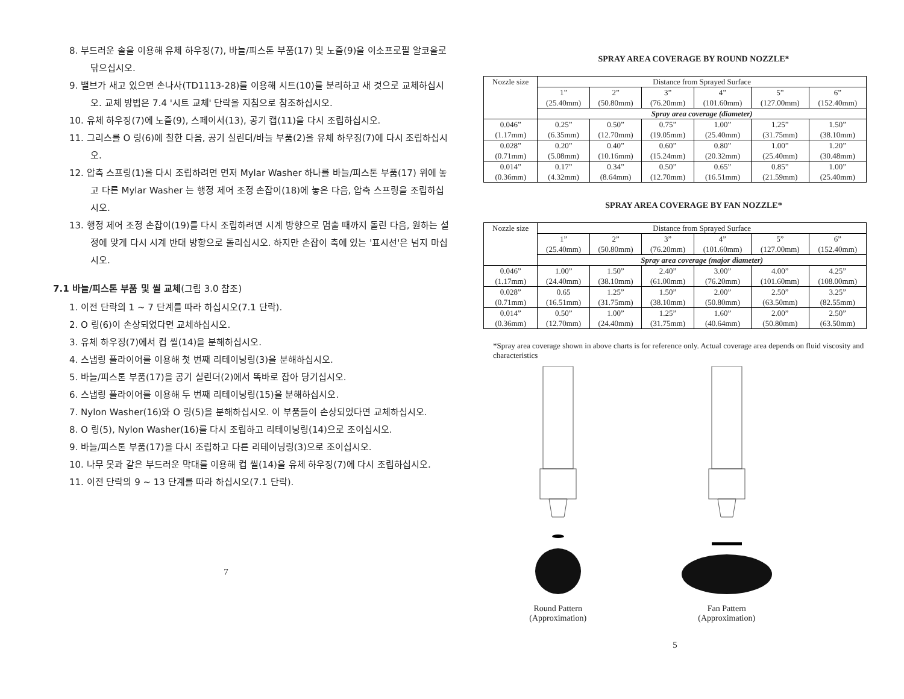8. 부드러운 솔을 이용해 유체 하우징(7), 바늘/피스톤 부품(17) 및 노즐(9)을 이소프로필 알코올로 닦으십시오.
9. 밸브가 새고 있으면 손나사(TD1113-28)를 이용해 시트(10)를 분리하고 새 것으로 교체하십시오. 교체 방법은 7.4 '시트 교체' 단락을 지침으로 참조하십시오.
10. 유체 하우징(7)에 노즐(9), 스페이서(13), 공기 캡(11)을 다시 조립하십시오.
11. 그리스를 O 링(6)에 칠한 다음, 공기 실린더/바늘 부품(2)을 유체 하우징(7)에 다시 조립하십시오.
12. 압축 스프링(1)을 다시 조립하려면 먼저 Mylar Washer 하나를 바늘/피스톤 부품(17) 위에 놓고 다른 Mylar Washer 는 행정 제어 조정 손잡이(18)에 놓은 다음, 압축 스프링을 조립하십시오.
13. 행정 제어 조정 손잡이(19)를 다시 조립하려면 시계 방향으로 멈출 때까지 돌린 다음, 원하는 설정에 맞게 다시 시계 반대 방향으로 돌리십시오. 하지만 손잡이 축에 있는 '표시선'은 넘지 마십시오.
7.1 바늘/피스톤 부품 및 씰 교체(그림 3.0 참조)
1. 이전 단락의 1 ~ 7 단계를 따라 하십시오(7.1 단락).
2. O 링(6)이 손상되었다면 교체하십시오.
3. 유체 하우징(7)에서 컵 씰(14)을 분해하십시오.
4. 스냅링 플라이어를 이용해 첫 번째 리테이닝링(3)을 분해하십시오.
5. 바늘/피스톤 부품(17)을 공기 실린더(2)에서 똑바로 잡아 당기십시오.
6. 스냅링 플라이어를 이용해 두 번째 리테이닝링(15)을 분해하십시오.
7. Nylon Washer(16)와 O 링(5)을 분해하십시오. 이 부품들이 손상되었다면 교체하십시오.
8. O 링(5), Nylon Washer(16)를 다시 조립하고 리테이닝링(14)으로 조이십시오.
9. 바늘/피스톤 부품(17)을 다시 조립하고 다른 리테이닝링(3)으로 조이십시오.
10. 나무 못과 같은 부드러운 막대를 이용해 컵 씰(14)을 유체 하우징(7)에 다시 조립하십시오.
11. 이전 단락의 9 ~ 13 단계를 따라 하십시오(7.1 단락).
7
SPRAY AREA COVERAGE BY ROUND NOZZLE*
| Nozzle size | Distance from Sprayed Surface | | | | | |
| --- | --- | --- | --- | --- | --- | --- |
| | 1” (25.40mm) | 2” (50.80mm) | 3” (76.20mm) | 4” (101.60mm) | 5” (127.00mm) | 6” (152.40mm) |
| | Spray area coverage (diameter) | | | | | |
| 0.046” (1.17mm) | 0.25” (6.35mm) | 0.50” (12.70mm) | 0.75” (19.05mm) | 1.00” (25.40mm) | 1.25” (31.75mm) | 1.50” (38.10mm) |
| 0.028” (0.71mm) | 0.20” (5.08mm) | 0.40” (10.16mm) | 0.60” (15.24mm) | 0.80” (20.32mm) | 1.00” (25.40mm) | 1.20” (30.48mm) |
| 0.014” (0.36mm) | 0.17” (4.32mm) | 0.34” (8.64mm) | 0.50” (12.70mm) | 0.65” (16.51mm) | 0.85” (21.59mm) | 1.00” (25.40mm) |
SPRAY AREA COVERAGE BY FAN NOZZLE*
| Nozzle size | Distance from Sprayed Surface | | | | | |
| --- | --- | --- | --- | --- | --- | --- |
| | 1” (25.40mm) | 2” (50.80mm) | 3” (76.20mm) | 4” (101.60mm) | 5” (127.00mm) | 6” (152.40mm) |
| | Spray area coverage (major diameter) | | | | | |
| 0.046” (1.17mm) | 1.00” (24.40mm) | 1.50” (38.10mm) | 2.40” (61.00mm) | 3.00” (76.20mm) | 4.00” (101.60mm) | 4.25” (108.00mm) |
| 0.028” (0.71mm) | 0.65 (16.51mm) | 1.25” (31.75mm) | 1.50” (38.10mm) | 2.00” (50.80mm) | 2.50” (63.50mm) | 3.25” (82.55mm) |
| 0.014” (0.36mm) | 0.50” (12.70mm) | 1.00” (24.40mm) | 1.25” (31.75mm) | 1.60” (40.64mm) | 2.00” (50.80mm) | 2.50” (63.50mm) |
*Spray area coverage shown in above charts is for reference only. Actual coverage area depends on fluid viscosity and characteristics
Round Pattern
(Approximation)
Fan Pattern
(Approximation)
5